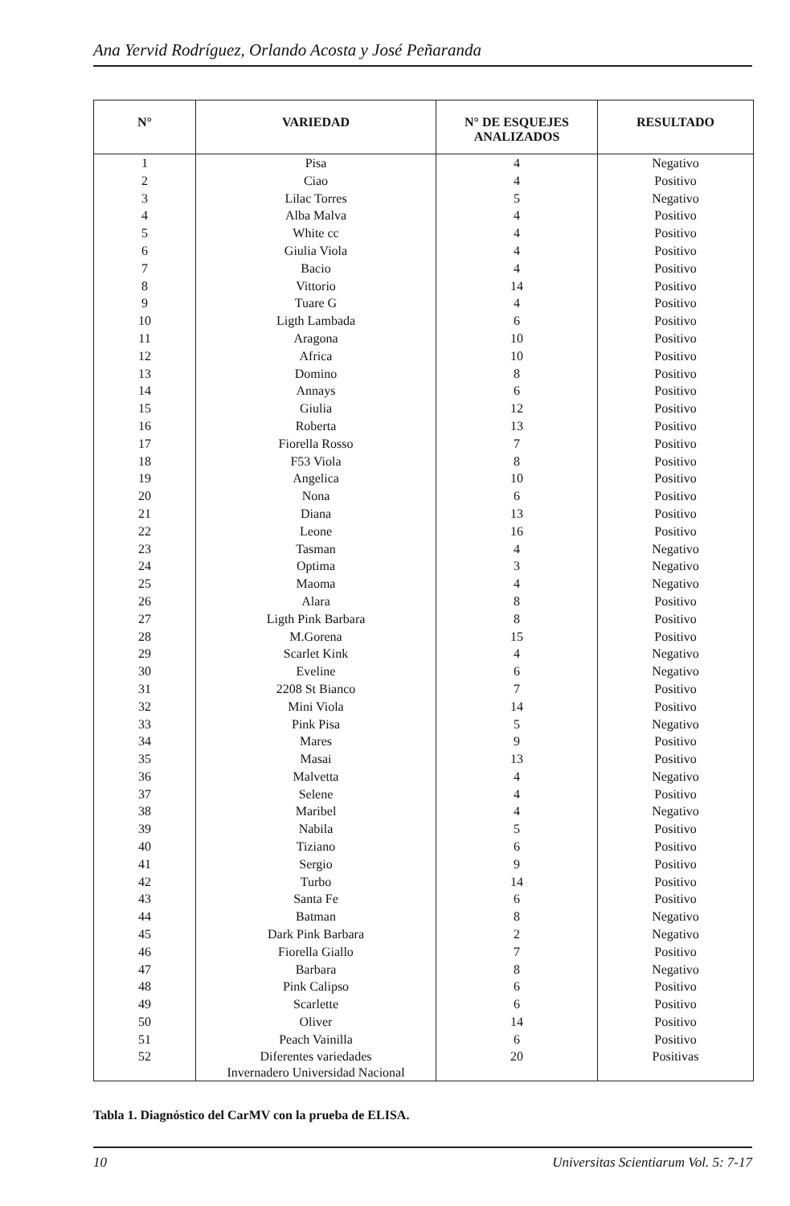Ana Yervid Rodríguez, Orlando Acosta y José Peñaranda
| N° | VARIEDAD | N° DE ESQUEJES ANALIZADOS | RESULTADO |
| --- | --- | --- | --- |
| 1 | Pisa | 4 | Negativo |
| 2 | Ciao | 4 | Positivo |
| 3 | Lilac Torres | 5 | Negativo |
| 4 | Alba Malva | 4 | Positivo |
| 5 | White cc | 4 | Positivo |
| 6 | Giulia Viola | 4 | Positivo |
| 7 | Bacio | 4 | Positivo |
| 8 | Vittorio | 14 | Positivo |
| 9 | Tuare G | 4 | Positivo |
| 10 | Ligth Lambada | 6 | Positivo |
| 11 | Aragona | 10 | Positivo |
| 12 | Africa | 10 | Positivo |
| 13 | Domino | 8 | Positivo |
| 14 | Annays | 6 | Positivo |
| 15 | Giulia | 12 | Positivo |
| 16 | Roberta | 13 | Positivo |
| 17 | Fiorella Rosso | 7 | Positivo |
| 18 | F53 Viola | 8 | Positivo |
| 19 | Angelica | 10 | Positivo |
| 20 | Nona | 6 | Positivo |
| 21 | Diana | 13 | Positivo |
| 22 | Leone | 16 | Positivo |
| 23 | Tasman | 4 | Negativo |
| 24 | Optima | 3 | Negativo |
| 25 | Maoma | 4 | Negativo |
| 26 | Alara | 8 | Positivo |
| 27 | Ligth Pink Barbara | 8 | Positivo |
| 28 | M.Gorena | 15 | Positivo |
| 29 | Scarlet Kink | 4 | Negativo |
| 30 | Eveline | 6 | Negativo |
| 31 | 2208 St Bianco | 7 | Positivo |
| 32 | Mini Viola | 14 | Positivo |
| 33 | Pink Pisa | 5 | Negativo |
| 34 | Mares | 9 | Positivo |
| 35 | Masai | 13 | Positivo |
| 36 | Malvetta | 4 | Negativo |
| 37 | Selene | 4 | Positivo |
| 38 | Maribel | 4 | Negativo |
| 39 | Nabila | 5 | Positivo |
| 40 | Tiziano | 6 | Positivo |
| 41 | Sergio | 9 | Positivo |
| 42 | Turbo | 14 | Positivo |
| 43 | Santa Fe | 6 | Positivo |
| 44 | Batman | 8 | Negativo |
| 45 | Dark Pink Barbara | 2 | Negativo |
| 46 | Fiorella Giallo | 7 | Positivo |
| 47 | Barbara | 8 | Negativo |
| 48 | Pink Calipso | 6 | Positivo |
| 49 | Scarlette | 6 | Positivo |
| 50 | Oliver | 14 | Positivo |
| 51 | Peach Vainilla | 6 | Positivo |
| 52 | Diferentes variedades Invernadero Universidad Nacional | 20 | Positivas |
Tabla 1. Diagnóstico del CarMV con la prueba de ELISA.
10 Universitas Scientiarum Vol. 5: 7-17